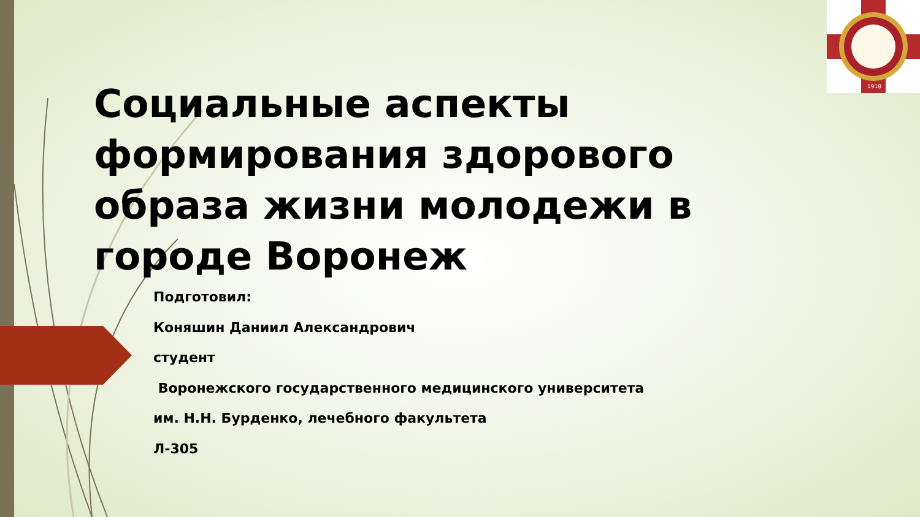1918
Социальные аспекты формирования здорового образа жизни молодежи в городе Воронеж
Подготовил:
Коняшин Даниил Александрович
студент
Воронежского государственного медицинского университета
им. Н.Н. Бурденко, лечебного факультета
Л-305